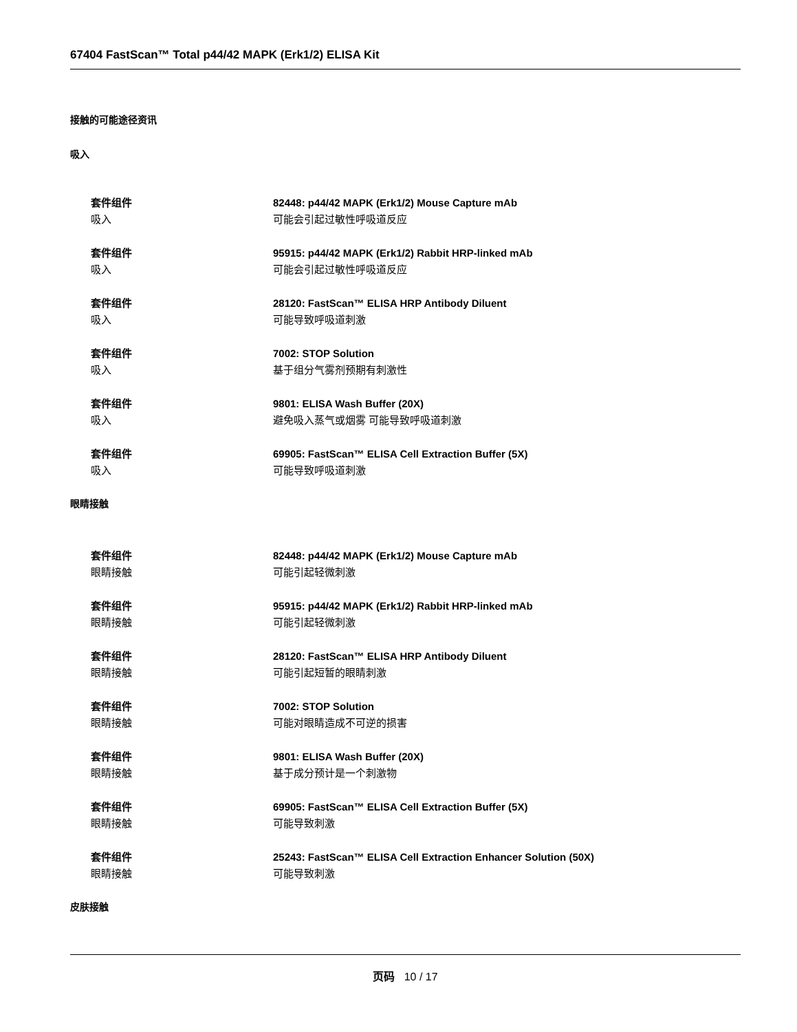67404 FastScan™ Total p44/42 MAPK (Erk1/2) ELISA Kit
接触的可能途径资讯
吸入
套件组件
吸入
82448: p44/42 MAPK (Erk1/2) Mouse Capture mAb
可能会引起过敏性呼吸道反应
套件组件
吸入
95915: p44/42 MAPK (Erk1/2) Rabbit HRP-linked mAb
可能会引起过敏性呼吸道反应
套件组件
吸入
28120: FastScan™ ELISA HRP Antibody Diluent
可能导致呼吸道刺激
套件组件
吸入
7002: STOP Solution
基于组分气雾剂预期有刺激性
套件组件
吸入
9801: ELISA Wash Buffer (20X)
避免吸入蒸气或烟雾 可能导致呼吸道刺激
套件组件
吸入
69905: FastScan™ ELISA Cell Extraction Buffer (5X)
可能导致呼吸道刺激
眼睛接触
套件组件
眼睛接触
82448: p44/42 MAPK (Erk1/2) Mouse Capture mAb
可能引起轻微刺激
套件组件
眼睛接触
95915: p44/42 MAPK (Erk1/2) Rabbit HRP-linked mAb
可能引起轻微刺激
套件组件
眼睛接触
28120: FastScan™ ELISA HRP Antibody Diluent
可能引起短暂的眼睛刺激
套件组件
眼睛接触
7002: STOP Solution
可能对眼睛造成不可逆的损害
套件组件
眼睛接触
9801: ELISA Wash Buffer (20X)
基于成分预计是一个刺激物
套件组件
眼睛接触
69905: FastScan™ ELISA Cell Extraction Buffer (5X)
可能导致刺激
套件组件
眼睛接触
25243: FastScan™ ELISA Cell Extraction Enhancer Solution (50X)
可能导致刺激
皮肤接触
页码 10 / 17